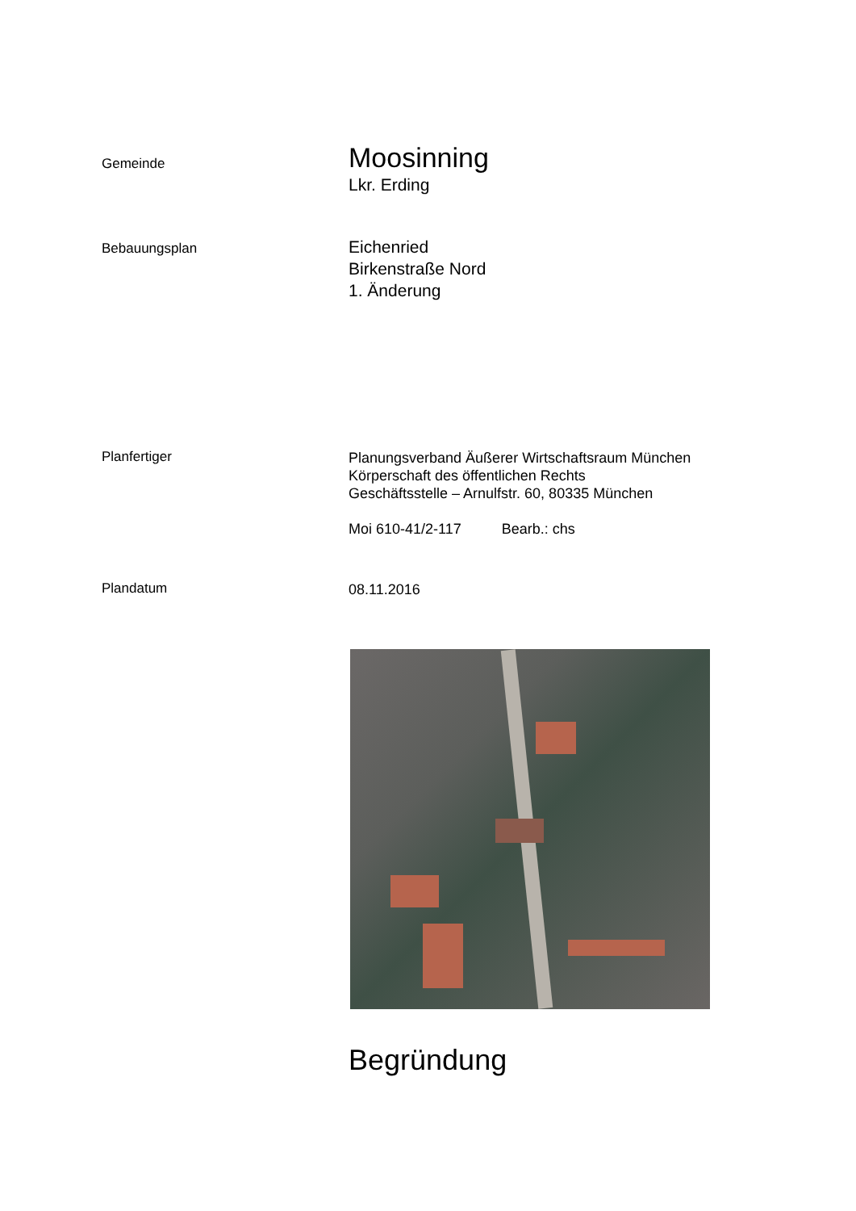Gemeinde
Moosinning
Lkr. Erding
Bebauungsplan
Eichenried
Birkenstraße Nord
1. Änderung
Planfertiger
Planungsverband Äußerer Wirtschaftsraum München
Körperschaft des öffentlichen Rechts
Geschäftsstelle – Arnulfstr. 60, 80335 München
Moi 610-41/2-117 Bearb.: chs
Plandatum
08.11.2016
Begründung